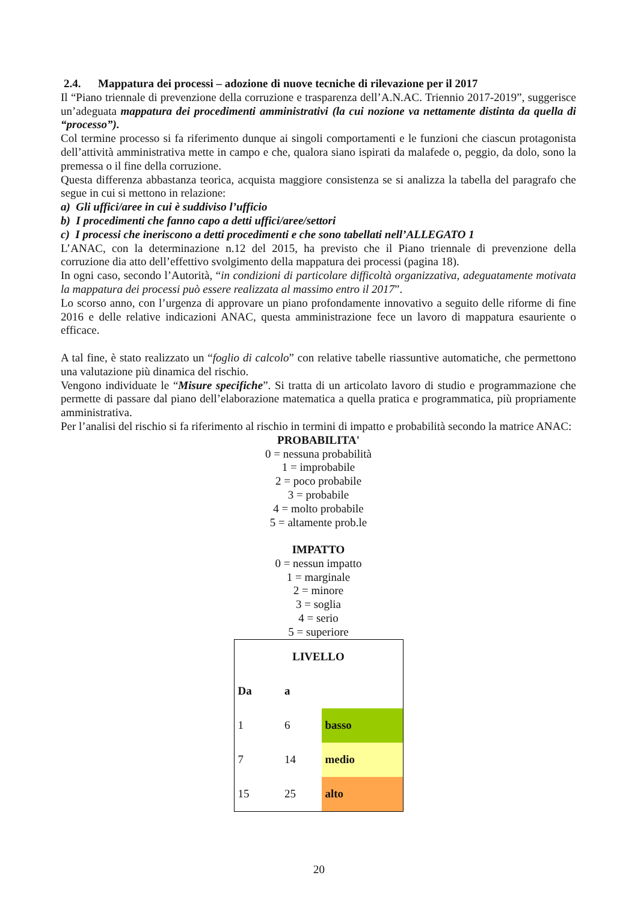2.4. Mappatura dei processi – adozione di nuove tecniche di rilevazione per il 2017
Il “Piano triennale di prevenzione della corruzione e trasparenza dell’A.N.AC. Triennio 2017-2019”, suggerisce un’adeguata mappatura dei procedimenti amministrativi (la cui nozione va nettamente distinta da quella di “processo”).
Col termine processo si fa riferimento dunque ai singoli comportamenti e le funzioni che ciascun protagonista dell’attività amministrativa mette in campo e che, qualora siano ispirati da malafede o, peggio, da dolo, sono la premessa o il fine della corruzione.
Questa differenza abbastanza teorica, acquista maggiore consistenza se si analizza la tabella del paragrafo che segue in cui si mettono in relazione:
a) Gli uffici/aree in cui è suddiviso l’ufficio
b) I procedimenti che fanno capo a detti uffici/aree/settori
c) I processi che ineriscono a detti procedimenti e che sono tabellati nell’ALLEGATO 1
L’ANAC, con la determinazione n.12 del 2015, ha previsto che il Piano triennale di prevenzione della corruzione dia atto dell’effettivo svolgimento della mappatura dei processi (pagina 18).
In ogni caso, secondo l’Autorità, “in condizioni di particolare difficoltà organizzativa, adeguatamente motivata la mappatura dei processi può essere realizzata al massimo entro il 2017”.
Lo scorso anno, con l’urgenza di approvare un piano profondamente innovativo a seguito delle riforme di fine 2016 e delle relative indicazioni ANAC, questa amministrazione fece un lavoro di mappatura esauriente o efficace.
A tal fine, è stato realizzato un “foglio di calcolo” con relative tabelle riassuntive automatiche, che permettono una valutazione più dinamica del rischio.
Vengono individuate le “Misure specifiche”. Si tratta di un articolato lavoro di studio e programmazione che permette di passare dal piano dell’elaborazione matematica a quella pratica e programmatica, più propriamente amministrativa.
Per l’analisi del rischio si fa riferimento al rischio in termini di impatto e probabilità secondo la matrice ANAC:
PROBABILITA'
0 = nessuna probabilità
1 = improbabile
2 = poco probabile
3 = probabile
4 = molto probabile
5 = altamente prob.le
IMPATTO
0 = nessun impatto
1 = marginale
2 = minore
3 = soglia
4 = serio
5 = superiore
| LIVELLO | | |
| Da | a | |
| 1 | 6 | basso |
| 7 | 14 | medio |
| 15 | 25 | alto |
20